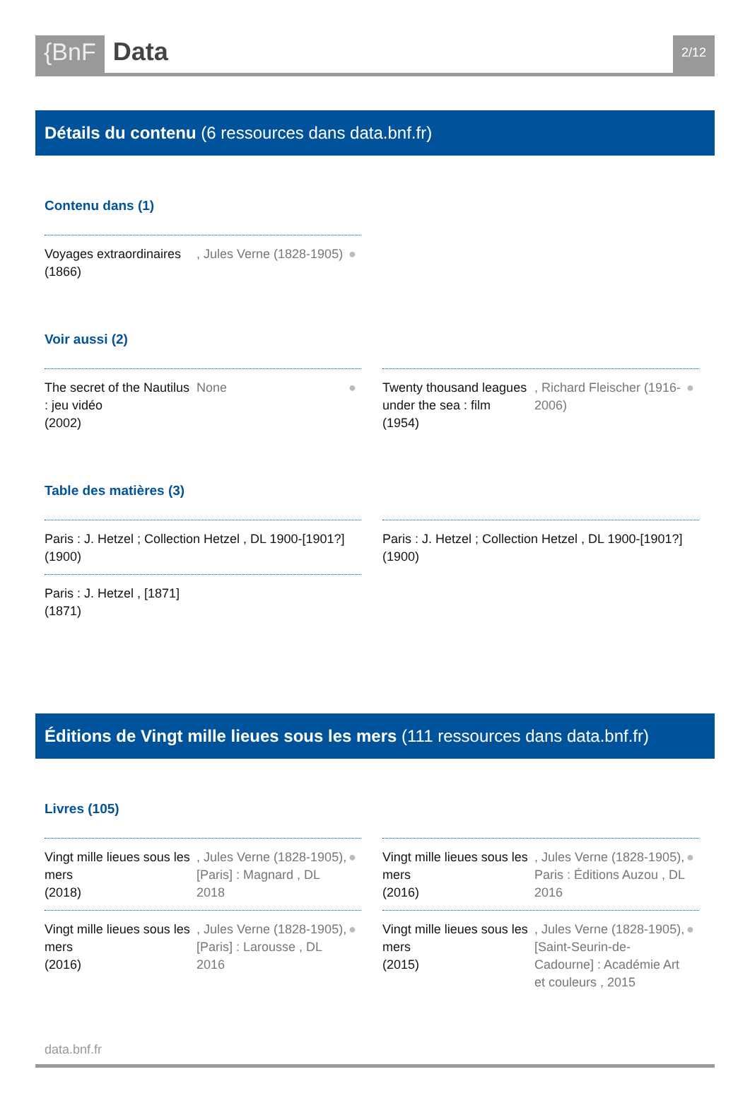{BnF Data
2/12
Détails du contenu (6 ressources dans data.bnf.fr)
Contenu dans (1)
Voyages extraordinaires
(1866)
, Jules Verne (1828-1905) ●
Voir aussi (2)
The secret of the Nautilus : jeu vidéo
(2002)
None ●
Twenty thousand leagues under the sea : film
(1954)
, Richard Fleischer (1916-2006)
●
Table des matières (3)
Paris : J. Hetzel ; Collection Hetzel , DL 1900-[1901?]
(1900)
Paris : J. Hetzel ; Collection Hetzel , DL 1900-[1901?]
(1900)
Paris : J. Hetzel , [1871]
(1871)
Éditions de Vingt mille lieues sous les mers (111 ressources dans data.bnf.fr)
Livres (105)
Vingt mille lieues sous les mers
(2018)
, Jules Verne (1828-1905), [Paris] : Magnard , DL 2018
●
Vingt mille lieues sous les mers
(2016)
, Jules Verne (1828-1905), Paris : Éditions Auzou , DL 2016
●
Vingt mille lieues sous les mers
(2016)
, Jules Verne (1828-1905), [Paris] : Larousse , DL 2016
●
Vingt mille lieues sous les mers
(2015)
, Jules Verne (1828-1905), [Saint-Seurin-de-Cadourne] : Académie Art et couleurs , 2015
●
data.bnf.fr